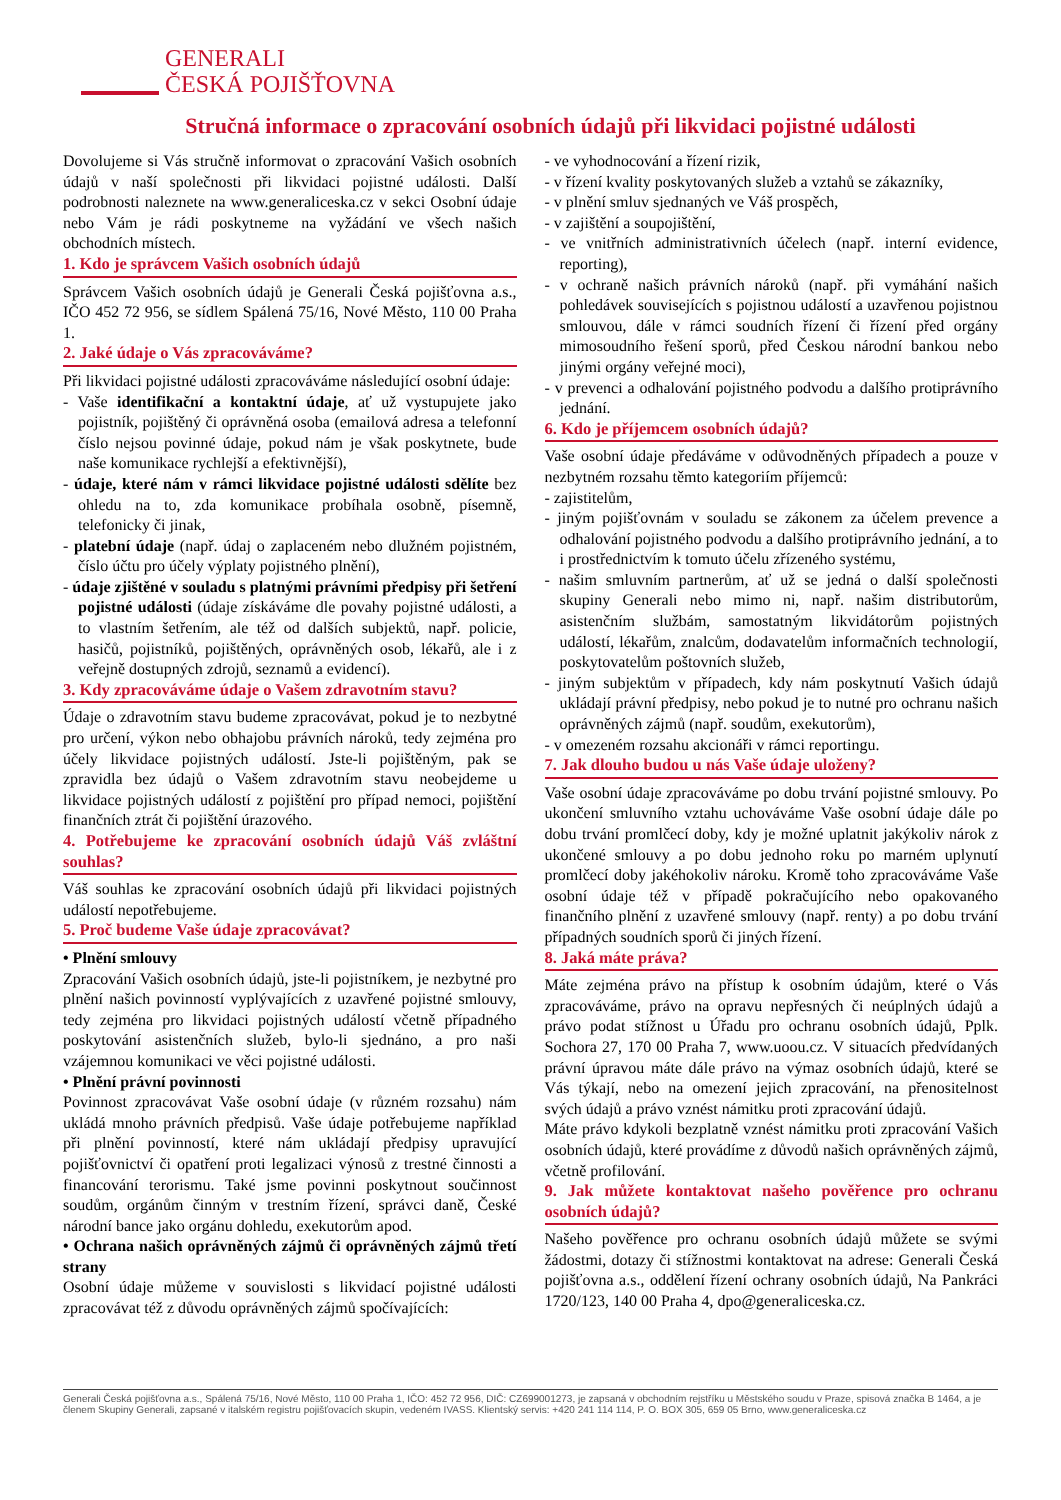GENERALI
ČESKÁ POJIŠŤOVNA
Stručná informace o zpracování osobních údajů při likvidaci pojistné události
Dovolujeme si Vás stručně informovat o zpracování Vašich osobních údajů v naší společnosti při likvidaci pojistné události. Další podrobnosti naleznete na www.generaliceska.cz v sekci Osobní údaje nebo Vám je rádi poskytneme na vyžádání ve všech našich obchodních místech.
1. Kdo je správcem Vašich osobních údajů
Správcem Vašich osobních údajů je Generali Česká pojišťovna a.s., IČO 452 72 956, se sídlem Spálená 75/16, Nové Město, 110 00 Praha 1.
2. Jaké údaje o Vás zpracováváme?
Při likvidaci pojistné události zpracováváme následující osobní údaje:
- Vaše identifikační a kontaktní údaje, ať už vystupujete jako pojistník, pojištěný či oprávněná osoba (emailová adresa a telefonní číslo nejsou povinné údaje, pokud nám je však poskytnete, bude naše komunikace rychlejší a efektivnější),
- údaje, které nám v rámci likvidace pojistné události sdělíte bez ohledu na to, zda komunikace probíhala osobně, písemně, telefonicky či jinak,
- platební údaje (např. údaj o zaplaceném nebo dlužném pojistném, číslo účtu pro účely výplaty pojistného plnění),
- údaje zjištěné v souladu s platnými právními předpisy při šetření pojistné události (údaje získáváme dle povahy pojistné události, a to vlastním šetřením, ale též od dalších subjektů, např. policie, hasičů, pojistníků, pojištěných, oprávněných osob, lékařů, ale i z veřejně dostupných zdrojů, seznamů a evidencí).
3. Kdy zpracováváme údaje o Vašem zdravotním stavu?
Údaje o zdravotním stavu budeme zpracovávat, pokud je to nezbytné pro určení, výkon nebo obhajobu právních nároků, tedy zejména pro účely likvidace pojistných událostí. Jste-li pojištěným, pak se zpravidla bez údajů o Vašem zdravotním stavu neobejdeme u likvidace pojistných událostí z pojištění pro případ nemoci, pojištění finančních ztrát či pojištění úrazového.
4. Potřebujeme ke zpracování osobních údajů Váš zvláštní souhlas?
Váš souhlas ke zpracování osobních údajů při likvidaci pojistných událostí nepotřebujeme.
5. Proč budeme Vaše údaje zpracovávat?
• Plnění smlouvy
Zpracování Vašich osobních údajů, jste-li pojistníkem, je nezbytné pro plnění našich povinností vyplývajících z uzavřené pojistné smlouvy, tedy zejména pro likvidaci pojistných událostí včetně případného poskytování asistenčních služeb, bylo-li sjednáno, a pro naši vzájemnou komunikaci ve věci pojistné události.
• Plnění právní povinnosti
Povinnost zpracovávat Vaše osobní údaje (v různém rozsahu) nám ukládá mnoho právních předpisů. Vaše údaje potřebujeme například při plnění povinností, které nám ukládají předpisy upravující pojišťovnictví či opatření proti legalizaci výnosů z trestné činnosti a financování terorismu. Také jsme povinni poskytnout součinnost soudům, orgánům činným v trestním řízení, správci daně, České národní bance jako orgánu dohledu, exekutorům apod.
• Ochrana našich oprávněných zájmů či oprávněných zájmů třetí strany
Osobní údaje můžeme v souvislosti s likvidací pojistné události zpracovávat též z důvodu oprávněných zájmů spočívajících:
- ve vyhodnocování a řízení rizik,
- v řízení kvality poskytovaných služeb a vztahů se zákazníky,
- v plnění smluv sjednaných ve Váš prospěch,
- v zajištění a soupojištění,
- ve vnitřních administrativních účelech (např. interní evidence, reporting),
- v ochraně našich právních nároků (např. při vymáhání našich pohledávek souvisejících s pojistnou událostí a uzavřenou pojistnou smlouvou, dále v rámci soudních řízení či řízení před orgány mimosoudního řešení sporů, před Českou národní bankou nebo jinými orgány veřejné moci),
- v prevenci a odhalování pojistného podvodu a dalšího protiprávního jednání.
6. Kdo je příjemcem osobních údajů?
Vaše osobní údaje předáváme v odůvodněných případech a pouze v nezbytném rozsahu těmto kategoriím příjemců:
- zajistitelům,
- jiným pojišťovnám v souladu se zákonem za účelem prevence a odhalování pojistného podvodu a dalšího protiprávního jednání, a to i prostřednictvím k tomuto účelu zřízeného systému,
- našim smluvním partnerům, ať už se jedná o další společnosti skupiny Generali nebo mimo ni, např. našim distributorům, asistenčním službám, samostatným likvidátorům pojistných událostí, lékařům, znalcům, dodavatelům informačních technologií, poskytovatelům poštovních služeb,
- jiným subjektům v případech, kdy nám poskytnutí Vašich údajů ukládají právní předpisy, nebo pokud je to nutné pro ochranu našich oprávněných zájmů (např. soudům, exekutorům),
- v omezeném rozsahu akcionáři v rámci reportingu.
7. Jak dlouho budou u nás Vaše údaje uloženy?
Vaše osobní údaje zpracováváme po dobu trvání pojistné smlouvy. Po ukončení smluvního vztahu uchováváme Vaše osobní údaje dále po dobu trvání promlčecí doby, kdy je možné uplatnit jakýkoliv nárok z ukončené smlouvy a po dobu jednoho roku po marném uplynutí promlčecí doby jakéhokoliv nároku. Kromě toho zpracováváme Vaše osobní údaje též v případě pokračujícího nebo opakovaného finančního plnění z uzavřené smlouvy (např. renty) a po dobu trvání případných soudních sporů či jiných řízení.
8. Jaká máte práva?
Máte zejména právo na přístup k osobním údajům, které o Vás zpracováváme, právo na opravu nepřesných či neúplných údajů a právo podat stížnost u Úřadu pro ochranu osobních údajů, Pplk. Sochora 27, 170 00 Praha 7, www.uoou.cz. V situacích předvídaných právní úpravou máte dále právo na výmaz osobních údajů, které se Vás týkají, nebo na omezení jejich zpracování, na přenositelnost svých údajů a právo vznést námitku proti zpracování údajů.
Máte právo kdykoli bezplatně vznést námitku proti zpracování Vašich osobních údajů, které provádíme z důvodů našich oprávněných zájmů, včetně profilování.
9. Jak můžete kontaktovat našeho pověřence pro ochranu osobních údajů?
Našeho pověřence pro ochranu osobních údajů můžete se svými žádostmi, dotazy či stížnostmi kontaktovat na adrese: Generali Česká pojišťovna a.s., oddělení řízení ochrany osobních údajů, Na Pankráci 1720/123, 140 00 Praha 4, dpo@generaliceska.cz.
Generali Česká pojišťovna a.s., Spálená 75/16, Nové Město, 110 00 Praha 1, IČO: 452 72 956, DIČ: CZ699001273, je zapsaná v obchodním rejstříku u Městského soudu v Praze, spisová značka B 1464, a je členem Skupiny Generali, zapsané v italském registru pojišťovacích skupin, vedeném IVASS. Klientský servis: +420 241 114 114, P. O. BOX 305, 659 05 Brno, www.generaliceska.cz